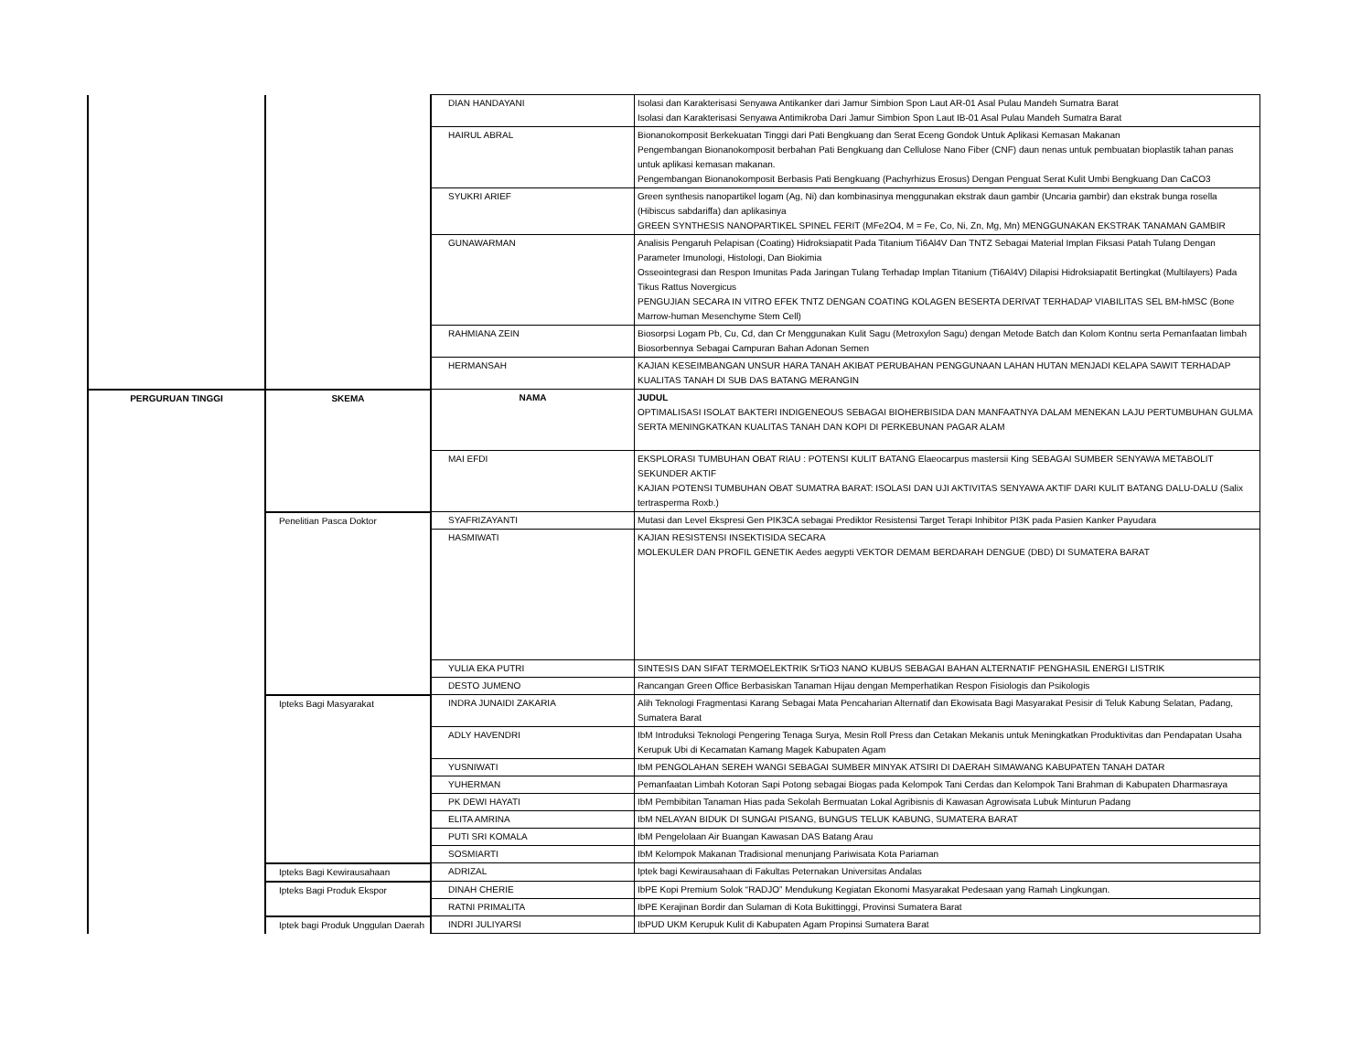| | | DIAN HANDAYANI | Isolasi dan Karakterisasi Senyawa Antikanker dari Jamur Simbion Spon Laut AR-01 Asal Pulau Mandeh Sumatra Barat Isolasi dan Karakterisasi Senyawa Antimikroba Dari Jamur Simbion Spon Laut IB-01 Asal Pulau Mandeh Sumatra Barat |
| | | HAIRUL ABRAL | Bionanokomposit Berkekuatan Tinggi dari Pati Bengkuang dan Serat Eceng Gondok Untuk Aplikasi Kemasan Makanan Pengembangan Bionanokomposit berbahan Pati Bengkuang dan Cellulose Nano Fiber (CNF) daun nenas untuk pembuatan bioplastik tahan panas untuk aplikasi kemasan makanan. Pengembangan Bionanokomposit Berbasis Pati Bengkuang (Pachyrhizus Erosus) Dengan Penguat Serat Kulit Umbi Bengkuang Dan CaCO3 |
| | | SYUKRI ARIEF | Green synthesis nanopartikel logam (Ag, Ni) dan kombinasinya menggunakan ekstrak daun gambir (Uncaria gambir) dan ekstrak bunga rosella (Hibiscus sabdariffa) dan aplikasinya GREEN SYNTHESIS NANOPARTIKEL SPINEL FERIT (MFe2O4, M = Fe, Co, Ni, Zn, Mg, Mn) MENGGUNAKAN EKSTRAK TANAMAN GAMBIR |
| | | GUNAWARMAN | Analisis Pengaruh Pelapisan (Coating) Hidroksiapatit Pada Titanium Ti6Al4V Dan TNTZ Sebagai Material Implan Fiksasi Patah Tulang Dengan Parameter Imunologi, Histologi, Dan Biokimia Osseointegrasi dan Respon Imunitas Pada Jaringan Tulang Terhadap Implan Titanium (Ti6Al4V) Dilapisi Hidroksiapatit Bertingkat (Multilayers) Pada Tikus Rattus Novergicus PENGUJIAN SECARA IN VITRO EFEK TNTZ DENGAN COATING KOLAGEN BESERTA DERIVAT TERHADAP VIABILITAS SEL BM-hMSC (Bone Marrow-human Mesenchyme Stem Cell) |
| | | RAHMIANA ZEIN | Biosorpsi Logam Pb, Cu, Cd, dan Cr Menggunakan Kulit Sagu (Metroxylon Sagu) dengan Metode Batch dan Kolom Kontnu serta Pemanfaatan limbah Biosorbennya Sebagai Campuran Bahan Adonan Semen |
| | | HERMANSAH | KAJIAN KESEIMBANGAN UNSUR HARA TANAH AKIBAT PERUBAHAN PENGGUNAAN LAHAN HUTAN MENJADI KELAPA SAWIT TERHADAP KUALITAS TANAH DI SUB DAS BATANG MERANGIN |
| PERGURUAN TINGGI | SKEMA | NAMA | JUDUL OPTIMALISASI ISOLAT BAKTERI INDIGENEOUS SEBAGAI BIOHERBISIDA DAN MANFAATNYA DALAM MENEKAN LAJU PERTUMBUHAN GULMA SERTA MENINGKATKAN KUALITAS TANAH DAN KOPI DI PERKEBUNAN PAGAR ALAM |
| | | MAI EFDI | EKSPLORASI TUMBUHAN OBAT RIAU : POTENSI KULIT BATANG Elaeocarpus mastersii King SEBAGAI SUMBER SENYAWA METABOLIT SEKUNDER AKTIF KAJIAN POTENSI TUMBUHAN OBAT SUMATRA BARAT: ISOLASI DAN UJI AKTIVITAS SENYAWA AKTIF DARI KULIT BATANG DALU-DALU (Salix tertrasperma Roxb.) |
| | Penelitian Pasca Doktor | SYAFRIZAYANTI | Mutasi dan Level Ekspresi Gen PIK3CA sebagai Prediktor Resistensi Target Terapi Inhibitor PI3K pada Pasien Kanker Payudara |
| | | HASMIWATI | KAJIAN RESISTENSI INSEKTISIDA SECARA MOLEKULER DAN PROFIL GENETIK Aedes aegypti VEKTOR DEMAM BERDARAH DENGUE (DBD) DI SUMATERA BARAT |
| | | YULIA EKA PUTRI | SINTESIS DAN SIFAT TERMOELEKTRIK SrTiO3 NANO KUBUS SEBAGAI BAHAN ALTERNATIF PENGHASIL ENERGI LISTRIK |
| | | DESTO JUMENO | Rancangan Green Office Berbasiskan Tanaman Hijau dengan Memperhatikan Respon Fisiologis dan Psikologis |
| | Ipteks Bagi Masyarakat | INDRA JUNAIDI ZAKARIA | Alih Teknologi Fragmentasi Karang Sebagai Mata Pencaharian Alternatif dan Ekowisata Bagi Masyarakat Pesisir di Teluk Kabung Selatan, Padang, Sumatera Barat |
| | | ADLY HAVENDRI | IbM Introduksi Teknologi Pengering Tenaga Surya, Mesin Roll Press dan Cetakan Mekanis untuk Meningkatkan Produktivitas dan Pendapatan Usaha Kerupuk Ubi di Kecamatan Kamang Magek Kabupaten Agam |
| | | YUSNIWATI | IbM PENGOLAHAN SEREH WANGI SEBAGAI SUMBER MINYAK ATSIRI DI DAERAH SIMAWANG KABUPATEN TANAH DATAR |
| | | YUHERMAN | Pemanfaatan Limbah Kotoran Sapi Potong sebagai Biogas pada Kelompok Tani Cerdas dan Kelompok Tani Brahman di Kabupaten Dharmasraya |
| | | PK DEWI HAYATI | IbM Pembibitan Tanaman Hias pada Sekolah Bermuatan Lokal Agribisnis di Kawasan Agrowisata Lubuk Minturun Padang |
| | | ELITA AMRINA | IbM NELAYAN BIDUK DI SUNGAI PISANG, BUNGUS TELUK KABUNG, SUMATERA BARAT |
| | | PUTI SRI KOMALA | IbM Pengelolaan Air Buangan Kawasan DAS Batang Arau |
| | | SOSMIARTI | IbM Kelompok Makanan Tradisional menunjang Pariwisata Kota Pariaman |
| | Ipteks Bagi Kewirausahaan | ADRIZAL | Iptek bagi Kewirausahaan di Fakultas Peternakan Universitas Andalas |
| | Ipteks Bagi Produk Ekspor | DINAH CHERIE | IbPE Kopi Premium Solok “RADJO” Mendukung Kegiatan Ekonomi Masyarakat Pedesaan yang Ramah Lingkungan. |
| | | RATNI PRIMALITA | IbPE Kerajinan Bordir dan Sulaman di Kota Bukittinggi, Provinsi Sumatera Barat |
| | Iptek bagi Produk Unggulan Daerah | INDRI JULIYARSI | IbPUD UKM Kerupuk Kulit di Kabupaten Agam Propinsi Sumatera Barat |